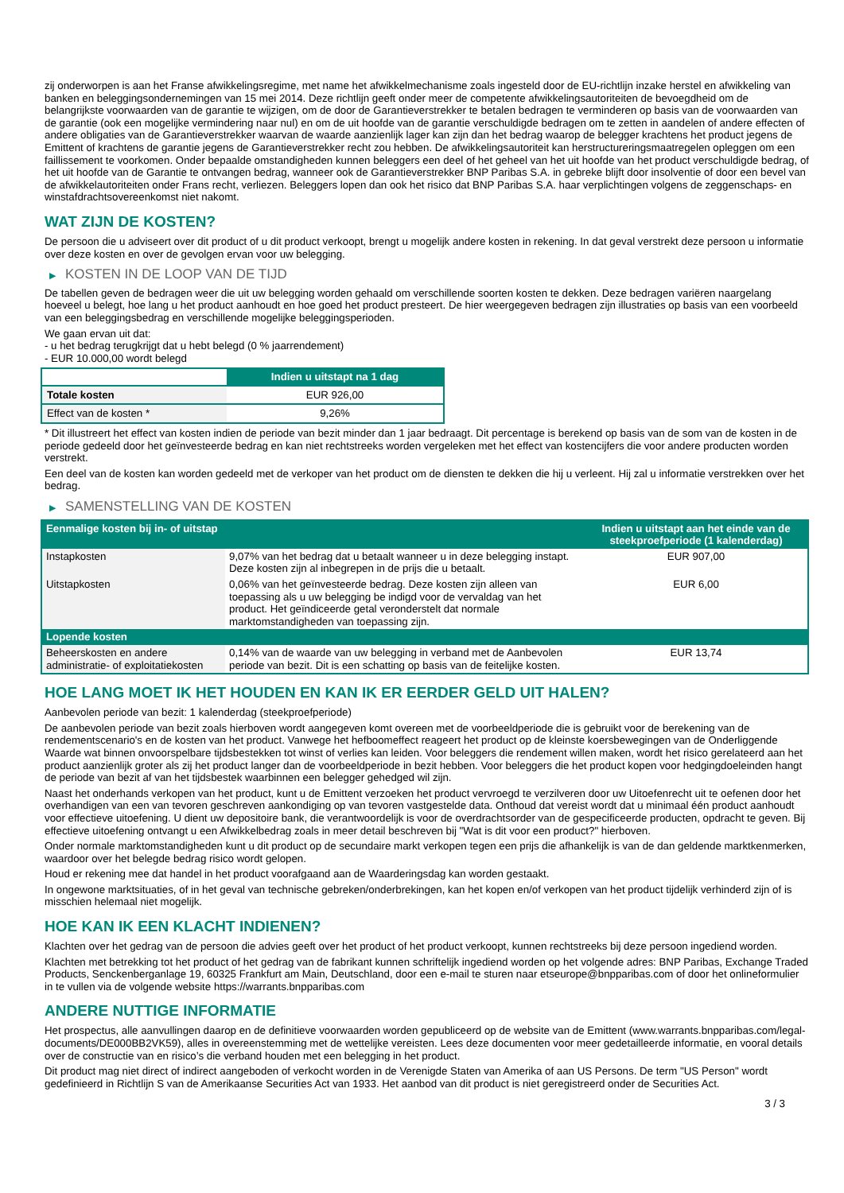zij onderworpen is aan het Franse afwikkelingsregime, met name het afwikkelmechanisme zoals ingesteld door de EU-richtlijn inzake herstel en afwikkeling van banken en beleggingsondernemingen van 15 mei 2014. Deze richtlijn geeft onder meer de competente afwikkelingsautoriteiten de bevoegdheid om de belangrijkste voorwaarden van de garantie te wijzigen, om de door de Garantieverstrekker te betalen bedragen te verminderen op basis van de voorwaarden van de garantie (ook een mogelijke vermindering naar nul) en om de uit hoofde van de garantie verschuldigde bedragen om te zetten in aandelen of andere effecten of andere obligaties van de Garantieverstrekker waarvan de waarde aanzienlijk lager kan zijn dan het bedrag waarop de belegger krachtens het product jegens de Emittent of krachtens de garantie jegens de Garantieverstrekker recht zou hebben. De afwikkelingsautoriteit kan herstructureringsmaatregelen opleggen om een faillissement te voorkomen. Onder bepaalde omstandigheden kunnen beleggers een deel of het geheel van het uit hoofde van het product verschuldigde bedrag, of het uit hoofde van de Garantie te ontvangen bedrag, wanneer ook de Garantieverstrekker BNP Paribas S.A. in gebreke blijft door insolventie of door een bevel van de afwikkelautoriteiten onder Frans recht, verliezen. Beleggers lopen dan ook het risico dat BNP Paribas S.A. haar verplichtingen volgens de zeggenschaps- en winstafdrachtsovereenkomst niet nakomt.
WAT ZIJN DE KOSTEN?
De persoon die u adviseert over dit product of u dit product verkoopt, brengt u mogelijk andere kosten in rekening. In dat geval verstrekt deze persoon u informatie over deze kosten en over de gevolgen ervan voor uw belegging.
▶ KOSTEN IN DE LOOP VAN DE TIJD
De tabellen geven de bedragen weer die uit uw belegging worden gehaald om verschillende soorten kosten te dekken. Deze bedragen variëren naargelang hoeveel u belegt, hoe lang u het product aanhoudt en hoe goed het product presteert. De hier weergegeven bedragen zijn illustraties op basis van een voorbeeld van een beleggingsbedrag en verschillende mogelijke beleggingsperioden.
We gaan ervan uit dat:
- u het bedrag terugkrijgt dat u hebt belegd (0 % jaarrendement)
- EUR 10.000,00 wordt belegd
| | Indien u uitstapt na 1 dag |
| --- | --- |
| Totale kosten | EUR 926,00 |
| Effect van de kosten * | 9,26% |
* Dit illustreert het effect van kosten indien de periode van bezit minder dan 1 jaar bedraagt. Dit percentage is berekend op basis van de som van de kosten in de periode gedeeld door het geïnvesteerde bedrag en kan niet rechtstreeks worden vergeleken met het effect van kostencijfers die voor andere producten worden verstrekt.
Een deel van de kosten kan worden gedeeld met de verkoper van het product om de diensten te dekken die hij u verleent. Hij zal u informatie verstrekken over het bedrag.
▶ SAMENSTELLING VAN DE KOSTEN
| Eenmalige kosten bij in- of uitstap | | Indien u uitstapt aan het einde van de steekproefperiode (1 kalenderdag) |
| --- | --- | --- |
| Instapkosten | 9,07% van het bedrag dat u betaalt wanneer u in deze belegging instapt. Deze kosten zijn al inbegrepen in de prijs die u betaalt. | EUR 907,00 |
| Uitstapkosten | 0,06% van het geïnvesteerde bedrag. Deze kosten zijn alleen van toepassing als u uw belegging be indigd voor de vervaldag van het product. Het geïndiceerde getal veronderstelt dat normale marktomstandigheden van toepassing zijn. | EUR 6,00 |
| Lopende kosten | | |
| Beheerskosten en andere administratie- of exploitatiekosten | 0,14% van de waarde van uw belegging in verband met de Aanbevolen periode van bezit. Dit is een schatting op basis van de feitelijke kosten. | EUR 13,74 |
HOE LANG MOET IK HET HOUDEN EN KAN IK ER EERDER GELD UIT HALEN?
Aanbevolen periode van bezit: 1 kalenderdag (steekproefperiode)
De aanbevolen periode van bezit zoals hierboven wordt aangegeven komt overeen met de voorbeeldperiode die is gebruikt voor de berekening van de rendementscenario's en de kosten van het product. Vanwege het hefboomeffect reageert het product op de kleinste koersbewegingen van de Onderliggende Waarde wat binnen onvoorspelbare tijdsbestekken tot winst of verlies kan leiden. Voor beleggers die rendement willen maken, wordt het risico gerelateerd aan het product aanzienlijk groter als zij het product langer dan de voorbeeldperiode in bezit hebben. Voor beleggers die het product kopen voor hedgingdoeleinden hangt de periode van bezit af van het tijdsbestek waarbinnen een belegger gehedged wil zijn.
Naast het onderhands verkopen van het product, kunt u de Emittent verzoeken het product vervroegd te verzilveren door uw Uitoefenrecht uit te oefenen door het overhandigen van een van tevoren geschreven aankondiging op van tevoren vastgestelde data. Onthoud dat vereist wordt dat u minimaal één product aanhoudt voor effectieve uitoefening. U dient uw depositoire bank, die verantwoordelijk is voor de overdrachtsorder van de gespecificeerde producten, opdracht te geven. Bij effectieve uitoefening ontvangt u een Afwikkelbedrag zoals in meer detail beschreven bij "Wat is dit voor een product?" hierboven.
Onder normale marktomstandigheden kunt u dit product op de secundaire markt verkopen tegen een prijs die afhankelijk is van de dan geldende marktkenmerken, waardoor over het belegde bedrag risico wordt gelopen.
Houd er rekening mee dat handel in het product voorafgaand aan de Waarderingsdag kan worden gestaakt.
In ongewone marktsituaties, of in het geval van technische gebreken/onderbrekingen, kan het kopen en/of verkopen van het product tijdelijk verhinderd zijn of is misschien helemaal niet mogelijk.
HOE KAN IK EEN KLACHT INDIENEN?
Klachten over het gedrag van de persoon die advies geeft over het product of het product verkoopt, kunnen rechtstreeks bij deze persoon ingediend worden.
Klachten met betrekking tot het product of het gedrag van de fabrikant kunnen schriftelijk ingediend worden op het volgende adres: BNP Paribas, Exchange Traded Products, Senckenberganlage 19, 60325 Frankfurt am Main, Deutschland, door een e-mail te sturen naar etseurope@bnpparibas.com of door het onlineformulier in te vullen via de volgende website https://warrants.bnpparibas.com
ANDERE NUTTIGE INFORMATIE
Het prospectus, alle aanvullingen daarop en de definitieve voorwaarden worden gepubliceerd op de website van de Emittent (www.warrants.bnpparibas.com/legal-documents/DE000BB2VK59), alles in overeenstemming met de wettelijke vereisten. Lees deze documenten voor meer gedetailleerde informatie, en vooral details over de constructie van en risico’s die verband houden met een belegging in het product.
Dit product mag niet direct of indirect aangeboden of verkocht worden in de Verenigde Staten van Amerika of aan US Persons. De term "US Person" wordt gedefinieerd in Richtlijn S van de Amerikaanse Securities Act van 1933. Het aanbod van dit product is niet geregistreerd onder de Securities Act.
3 / 3